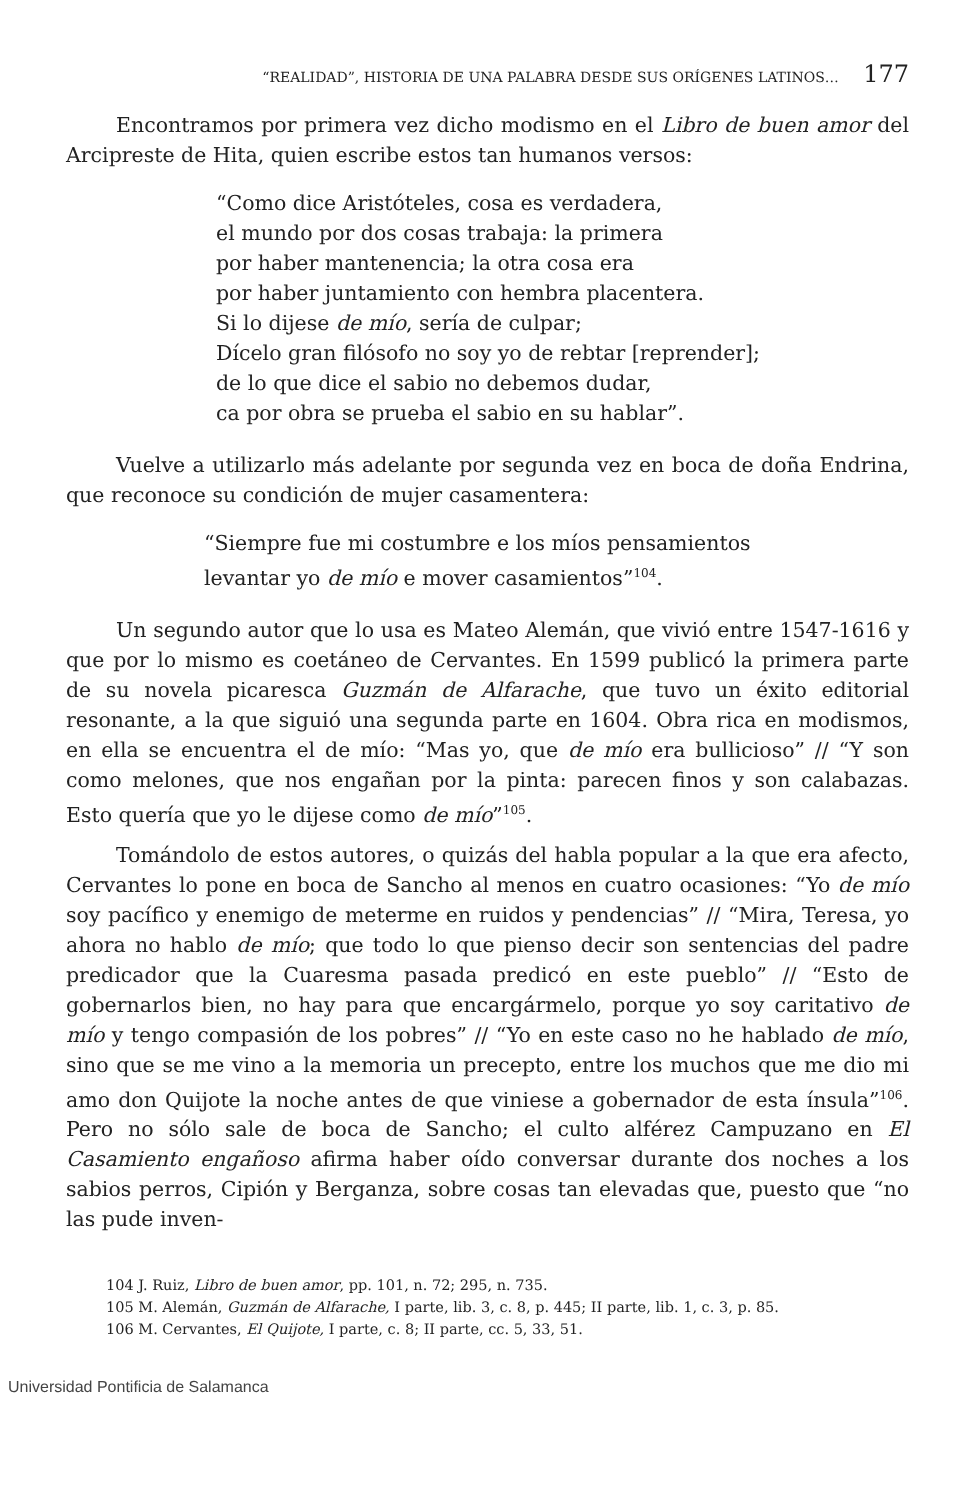“REALIDAD”, HISTORIA DE UNA PALABRA DESDE SUS ORÍGENES LATINOS… 177
Encontramos por primera vez dicho modismo en el Libro de buen amor del Arcipreste de Hita, quien escribe estos tan humanos versos:
“Como dice Aristóteles, cosa es verdadera,
el mundo por dos cosas trabaja: la primera
por haber mantenencia; la otra cosa era
por haber juntamiento con hembra placentera.
Si lo dijese de mío, sería de culpar;
Dícelo gran filósofo no soy yo de rebtar [reprender];
de lo que dice el sabio no debemos dudar,
ca por obra se prueba el sabio en su hablar”.
Vuelve a utilizarlo más adelante por segunda vez en boca de doña Endrina, que reconoce su condición de mujer casamentera:
“Siempre fue mi costumbre e los míos pensamientos
levantar yo de mío e mover casamientos”<sup>104</sup>.
Un segundo autor que lo usa es Mateo Alemán, que vivió entre 1547-1616 y que por lo mismo es coetáneo de Cervantes. En 1599 publicó la primera parte de su novela picaresca Guzmán de Alfarache, que tuvo un éxito editorial resonante, a la que siguió una segunda parte en 1604. Obra rica en modismos, en ella se encuentra el de mío: “Mas yo, que de mío era bullicioso” // “Y son como melones, que nos engañan por la pinta: parecen finos y son calabazas. Esto quería que yo le dijese como de mío”<sup>105</sup>.
Tomándolo de estos autores, o quizás del habla popular a la que era afecto, Cervantes lo pone en boca de Sancho al menos en cuatro ocasiones: “Yo de mío soy pacífico y enemigo de meterme en ruidos y pendencias” // “Mira, Teresa, yo ahora no hablo de mío; que todo lo que pienso decir son sentencias del padre predicador que la Cuaresma pasada predicó en este pueblo” // “Esto de gobernarlos bien, no hay para que encargármelo, porque yo soy caritativo de mío y tengo compasión de los pobres” // “Yo en este caso no he hablado de mío, sino que se me vino a la memoria un precepto, entre los muchos que me dio mi amo don Quijote la noche antes de que viniese a gobernador de esta ínsula”<sup>106</sup>. Pero no sólo sale de boca de Sancho; el culto alférez Campuzano en El Casamiento engañoso afirma haber oído conversar durante dos noches a los sabios perros, Cipión y Berganza, sobre cosas tan elevadas que, puesto que “no las pude inven-
104 J. Ruiz, Libro de buen amor, pp. 101, n. 72; 295, n. 735.
105 M. Alemán, Guzmán de Alfarache, I parte, lib. 3, c. 8, p. 445; II parte, lib. 1, c. 3, p. 85.
106 M. Cervantes, El Quijote, I parte, c. 8; II parte, cc. 5, 33, 51.
Universidad Pontificia de Salamanca